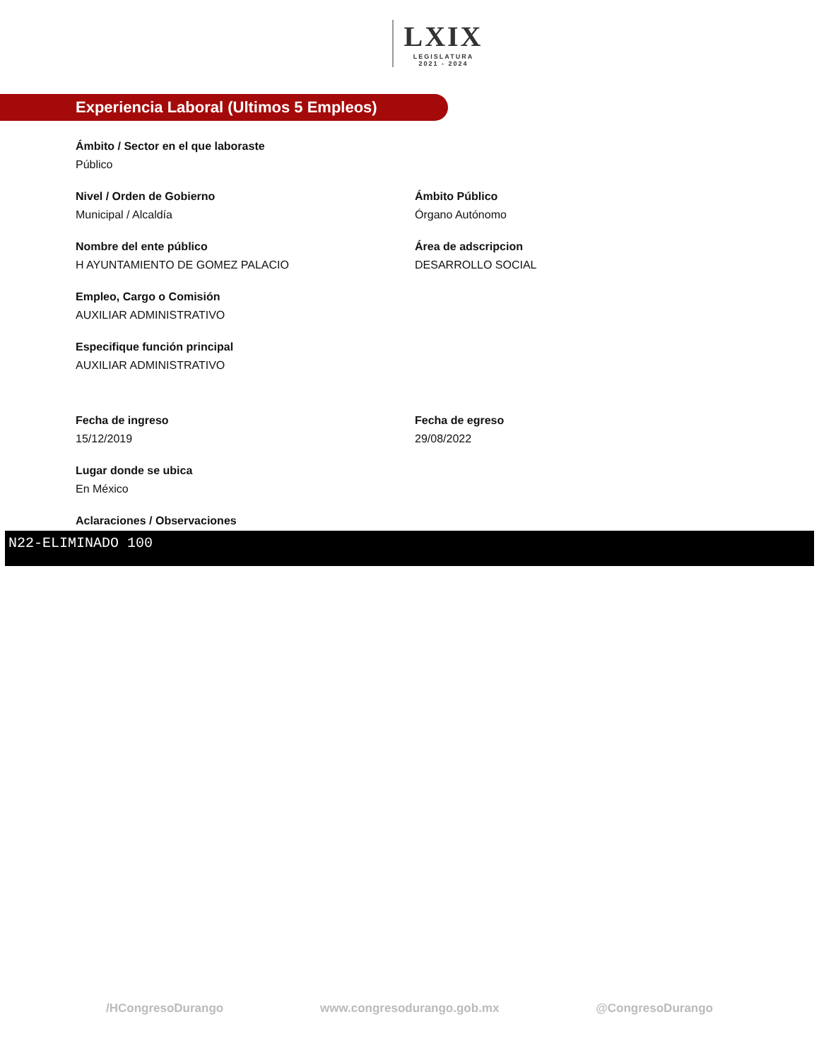LXIX LEGISLATURA 2021 - 2024
Experiencia Laboral (Ultimos 5 Empleos)
Ámbito / Sector en el que laboraste
Público
Nivel / Orden de Gobierno
Municipal / Alcaldía
Ámbito Público
Órgano Autónomo
Nombre del ente público
H AYUNTAMIENTO DE GOMEZ PALACIO
Área de adscripcion
DESARROLLO SOCIAL
Empleo, Cargo o Comisión
AUXILIAR ADMINISTRATIVO
Especifique función principal
AUXILIAR ADMINISTRATIVO
Fecha de ingreso
15/12/2019
Fecha de egreso
29/08/2022
Lugar donde se ubica
En México
Aclaraciones / Observaciones
N22-ELIMINADO 100
/HCongresoDurango www.congresodurango.gob.mx @CongresoDurango